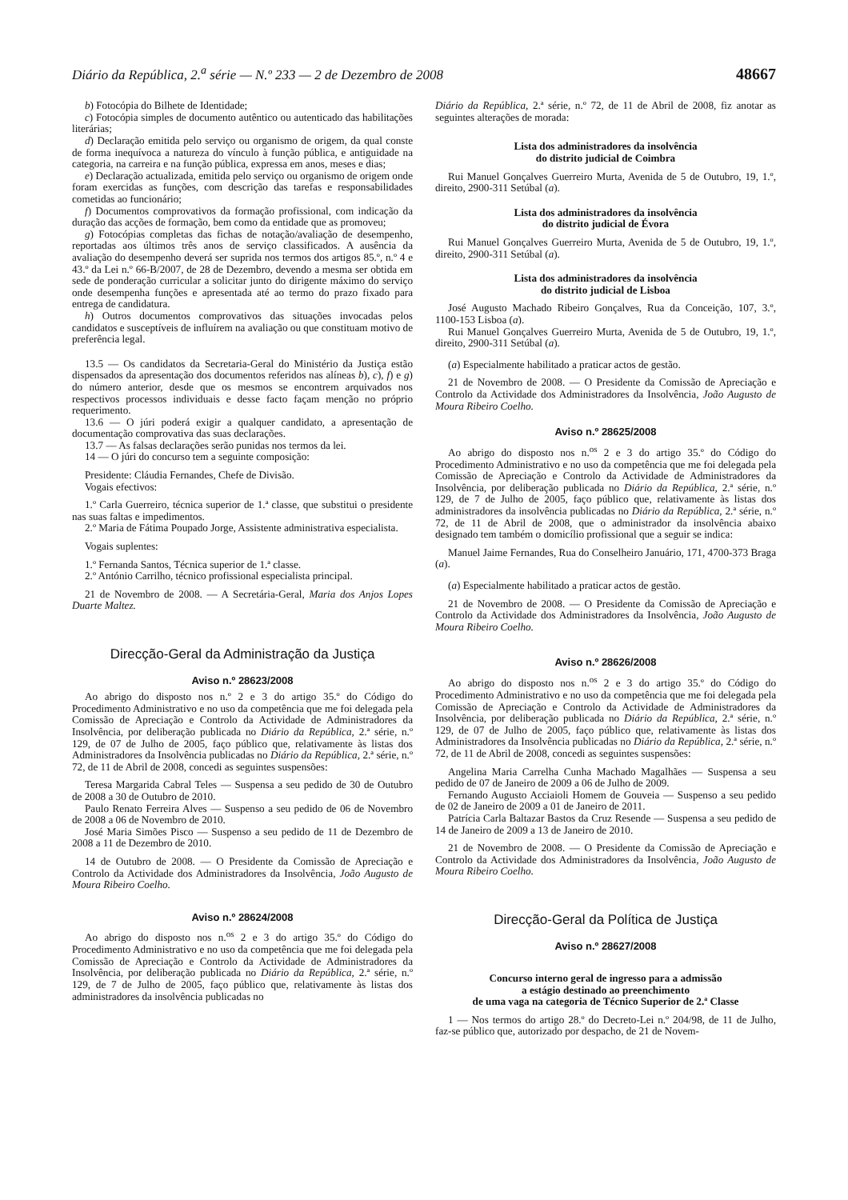Diário da República, 2.<sup>a</sup> série — N.º 233 — 2 de Dezembro de 2008 48667
b) Fotocópia do Bilhete de Identidade;
c) Fotocópia simples de documento autêntico ou autenticado das habilitações literárias;
d) Declaração emitida pelo serviço ou organismo de origem, da qual conste de forma inequívoca a natureza do vínculo à função pública, e antiguidade na categoria, na carreira e na função pública, expressa em anos, meses e dias;
e) Declaração actualizada, emitida pelo serviço ou organismo de origem onde foram exercidas as funções, com descrição das tarefas e responsabilidades cometidas ao funcionário;
f) Documentos comprovativos da formação profissional, com indicação da duração das acções de formação, bem como da entidade que as promoveu;
g) Fotocópias completas das fichas de notação/avaliação de desempenho, reportadas aos últimos três anos de serviço classificados. A ausência da avaliação do desempenho deverá ser suprida nos termos dos artigos 85.º, n.º 4 e 43.º da Lei n.º 66-B/2007, de 28 de Dezembro, devendo a mesma ser obtida em sede de ponderação curricular a solicitar junto do dirigente máximo do serviço onde desempenha funções e apresentada até ao termo do prazo fixado para entrega de candidatura.
h) Outros documentos comprovativos das situações invocadas pelos candidatos e susceptíveis de influírem na avaliação ou que constituam motivo de preferência legal.
13.5 — Os candidatos da Secretaria-Geral do Ministério da Justiça estão dispensados da apresentação dos documentos referidos nas alíneas b), c), f) e g) do número anterior, desde que os mesmos se encontrem arquivados nos respectivos processos individuais e desse facto façam menção no próprio requerimento.
13.6 — O júri poderá exigir a qualquer candidato, a apresentação de documentação comprovativa das suas declarações.
13.7 — As falsas declarações serão punidas nos termos da lei.
14 — O júri do concurso tem a seguinte composição:
Presidente: Cláudia Fernandes, Chefe de Divisão.
Vogais efectivos:
1.º Carla Guerreiro, técnica superior de 1.ª classe, que substitui o presidente nas suas faltas e impedimentos.
2.º Maria de Fátima Poupado Jorge, Assistente administrativa especialista.
Vogais suplentes:
1.º Fernanda Santos, Técnica superior de 1.ª classe.
2.º António Carrilho, técnico profissional especialista principal.
21 de Novembro de 2008. — A Secretária-Geral, Maria dos Anjos Lopes Duarte Maltez.
Direcção-Geral da Administração da Justiça
Aviso n.º 28623/2008
Ao abrigo do disposto nos n.º 2 e 3 do artigo 35.º do Código do Procedimento Administrativo e no uso da competência que me foi delegada pela Comissão de Apreciação e Controlo da Actividade de Administradores da Insolvência, por deliberação publicada no Diário da República, 2.ª série, n.º 129, de 07 de Julho de 2005, faço público que, relativamente às listas dos Administradores da Insolvência publicadas no Diário da República, 2.ª série, n.º 72, de 11 de Abril de 2008, concedi as seguintes suspensões:
Teresa Margarida Cabral Teles — Suspensa a seu pedido de 30 de Outubro de 2008 a 30 de Outubro de 2010.
Paulo Renato Ferreira Alves — Suspenso a seu pedido de 06 de Novembro de 2008 a 06 de Novembro de 2010.
José Maria Simões Pisco — Suspenso a seu pedido de 11 de Dezembro de 2008 a 11 de Dezembro de 2010.
14 de Outubro de 2008. — O Presidente da Comissão de Apreciação e Controlo da Actividade dos Administradores da Insolvência, João Augusto de Moura Ribeiro Coelho.
Aviso n.º 28624/2008
Ao abrigo do disposto nos n.<sup>os</sup> 2 e 3 do artigo 35.º do Código do Procedimento Administrativo e no uso da competência que me foi delegada pela Comissão de Apreciação e Controlo da Actividade de Administradores da Insolvência, por deliberação publicada no Diário da República, 2.ª série, n.º 129, de 7 de Julho de 2005, faço público que, relativamente às listas dos administradores da insolvência publicadas no
Diário da República, 2.ª série, n.º 72, de 11 de Abril de 2008, fiz anotar as seguintes alterações de morada:
Lista dos administradores da insolvência
do distrito judicial de Coimbra
Rui Manuel Gonçalves Guerreiro Murta, Avenida de 5 de Outubro, 19, 1.º, direito, 2900-311 Setúbal (a).
Lista dos administradores da insolvência
do distrito judicial de Évora
Rui Manuel Gonçalves Guerreiro Murta, Avenida de 5 de Outubro, 19, 1.º, direito, 2900-311 Setúbal (a).
Lista dos administradores da insolvência
do distrito judicial de Lisboa
José Augusto Machado Ribeiro Gonçalves, Rua da Conceição, 107, 3.º, 1100-153 Lisboa (a).
Rui Manuel Gonçalves Guerreiro Murta, Avenida de 5 de Outubro, 19, 1.º, direito, 2900-311 Setúbal (a).
(a) Especialmente habilitado a praticar actos de gestão.
21 de Novembro de 2008. — O Presidente da Comissão de Apreciação e Controlo da Actividade dos Administradores da Insolvência, João Augusto de Moura Ribeiro Coelho.
Aviso n.º 28625/2008
Ao abrigo do disposto nos n.<sup>os</sup> 2 e 3 do artigo 35.º do Código do Procedimento Administrativo e no uso da competência que me foi delegada pela Comissão de Apreciação e Controlo da Actividade de Administradores da Insolvência, por deliberação publicada no Diário da República, 2.ª série, n.º 129, de 7 de Julho de 2005, faço público que, relativamente às listas dos administradores da insolvência publicadas no Diário da República, 2.ª série, n.º 72, de 11 de Abril de 2008, que o administrador da insolvência abaixo designado tem também o domicílio profissional que a seguir se indica:
Manuel Jaime Fernandes, Rua do Conselheiro Januário, 171, 4700-373 Braga (a).
(a) Especialmente habilitado a praticar actos de gestão.
21 de Novembro de 2008. — O Presidente da Comissão de Apreciação e Controlo da Actividade dos Administradores da Insolvência, João Augusto de Moura Ribeiro Coelho.
Aviso n.º 28626/2008
Ao abrigo do disposto nos n.<sup>os</sup> 2 e 3 do artigo 35.º do Código do Procedimento Administrativo e no uso da competência que me foi delegada pela Comissão de Apreciação e Controlo da Actividade de Administradores da Insolvência, por deliberação publicada no Diário da República, 2.ª série, n.º 129, de 07 de Julho de 2005, faço público que, relativamente às listas dos Administradores da Insolvência publicadas no Diário da República, 2.ª série, n.º 72, de 11 de Abril de 2008, concedi as seguintes suspensões:
Angelina Maria Carrelha Cunha Machado Magalhães — Suspensa a seu pedido de 07 de Janeiro de 2009 a 06 de Julho de 2009.
Fernando Augusto Acciaioli Homem de Gouveia — Suspenso a seu pedido de 02 de Janeiro de 2009 a 01 de Janeiro de 2011.
Patrícia Carla Baltazar Bastos da Cruz Resende — Suspensa a seu pedido de 14 de Janeiro de 2009 a 13 de Janeiro de 2010.
21 de Novembro de 2008. — O Presidente da Comissão de Apreciação e Controlo da Actividade dos Administradores da Insolvência, João Augusto de Moura Ribeiro Coelho.
Direcção-Geral da Política de Justiça
Aviso n.º 28627/2008
Concurso interno geral de ingresso para a admissão
a estágio destinado ao preenchimento
de uma vaga na categoria de Técnico Superior de 2.ª Classe
1 — Nos termos do artigo 28.º do Decreto-Lei n.º 204/98, de 11 de Julho, faz-se público que, autorizado por despacho, de 21 de Novem-